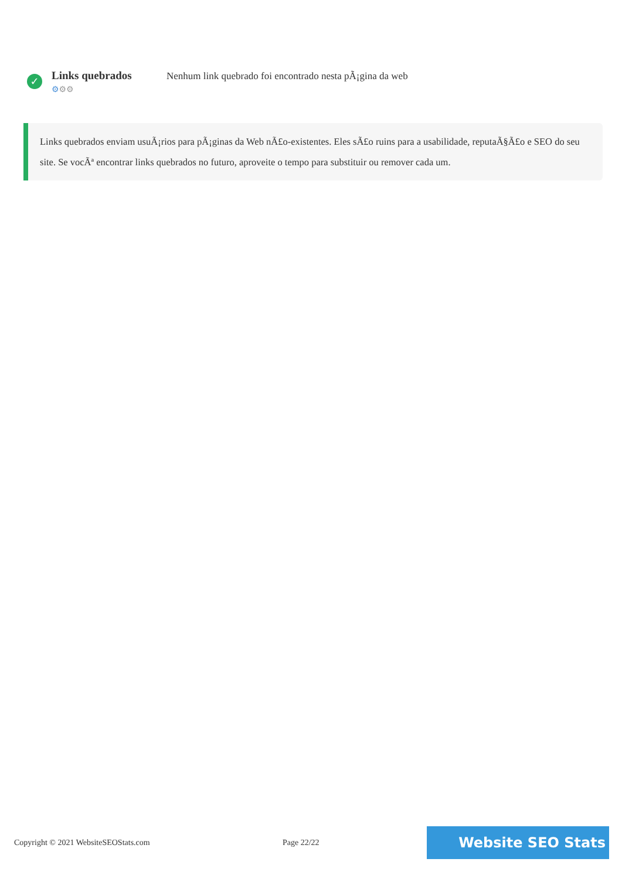✓
Links quebrados
⚙⚙⚙
Nenhum link quebrado foi encontrado nesta pÃ¡gina da web
Links quebrados enviam usuÃ¡rios para pÃ¡ginas da Web nÃ£o-existentes. Eles sÃ£o ruins para a usabilidade, reputaÃ§Ã£o e SEO do seu site. Se vocÃª encontrar links quebrados no futuro, aproveite o tempo para substituir ou remover cada um.
Copyright © 2021 WebsiteSEOStats.com Page 22/22
Website SEO Stats